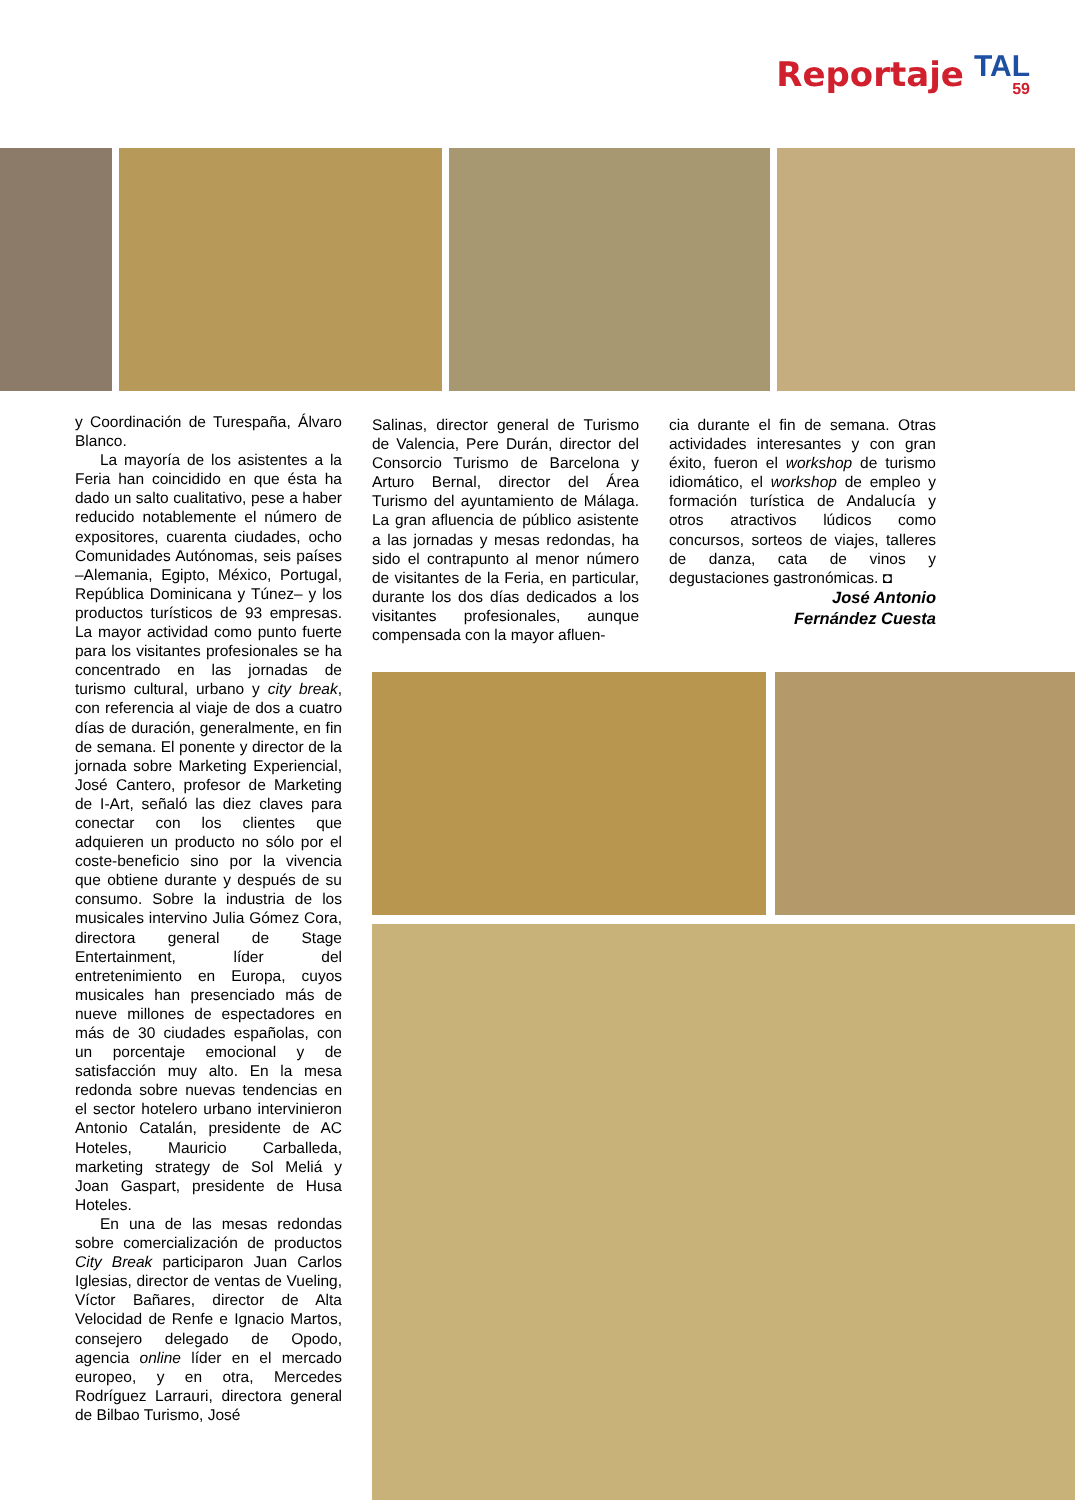Reportaje
TAL
59
y Coordinación de Turespaña, Álvaro Blanco.
La mayoría de los asistentes a la Feria han coincidido en que ésta ha dado un salto cualitativo, pese a haber reducido notablemente el número de expositores, cuarenta ciudades, ocho Comunidades Autónomas, seis países –Alemania, Egipto, México, Portugal, República Dominicana y Túnez– y los productos turísticos de 93 empresas. La mayor actividad como punto fuerte para los visitantes profesionales se ha concentrado en las jornadas de turismo cultural, urbano y city break, con referencia al viaje de dos a cuatro días de duración, generalmente, en fin de semana. El ponente y director de la jornada sobre Marketing Experiencial, José Cantero, profesor de Marketing de I-Art, señaló las diez claves para conectar con los clientes que adquieren un producto no sólo por el coste-beneficio sino por la vivencia que obtiene durante y después de su consumo. Sobre la industria de los musicales intervino Julia Gómez Cora, directora general de Stage Entertainment, líder del entretenimiento en Europa, cuyos musicales han presenciado más de nueve millones de espectadores en más de 30 ciudades españolas, con un porcentaje emocional y de satisfacción muy alto. En la mesa redonda sobre nuevas tendencias en el sector hotelero urbano intervinieron Antonio Catalán, presidente de AC Hoteles, Mauricio Carballeda, marketing strategy de Sol Meliá y Joan Gaspart, presidente de Husa Hoteles.
En una de las mesas redondas sobre comercialización de productos City Break participaron Juan Carlos Iglesias, director de ventas de Vueling, Víctor Bañares, director de Alta Velocidad de Renfe e Ignacio Martos, consejero delegado de Opodo, agencia online líder en el mercado europeo, y en otra, Mercedes Rodríguez Larrauri, directora general de Bilbao Turismo, José
Salinas, director general de Turismo de Valencia, Pere Durán, director del Consorcio Turismo de Barcelona y Arturo Bernal, director del Área Turismo del ayuntamiento de Málaga. La gran afluencia de público asistente a las jornadas y mesas redondas, ha sido el contrapunto al menor número de visitantes de la Feria, en particular, durante los dos días dedicados a los visitantes profesionales, aunque compensada con la mayor afluen-
cia durante el fin de semana. Otras actividades interesantes y con gran éxito, fueron el workshop de turismo idiomático, el workshop de empleo y formación turística de Andalucía y otros atractivos lúdicos como concursos, sorteos de viajes, talleres de danza, cata de vinos y degustaciones gastronómicas. ◘
José Antonio
Fernández Cuesta